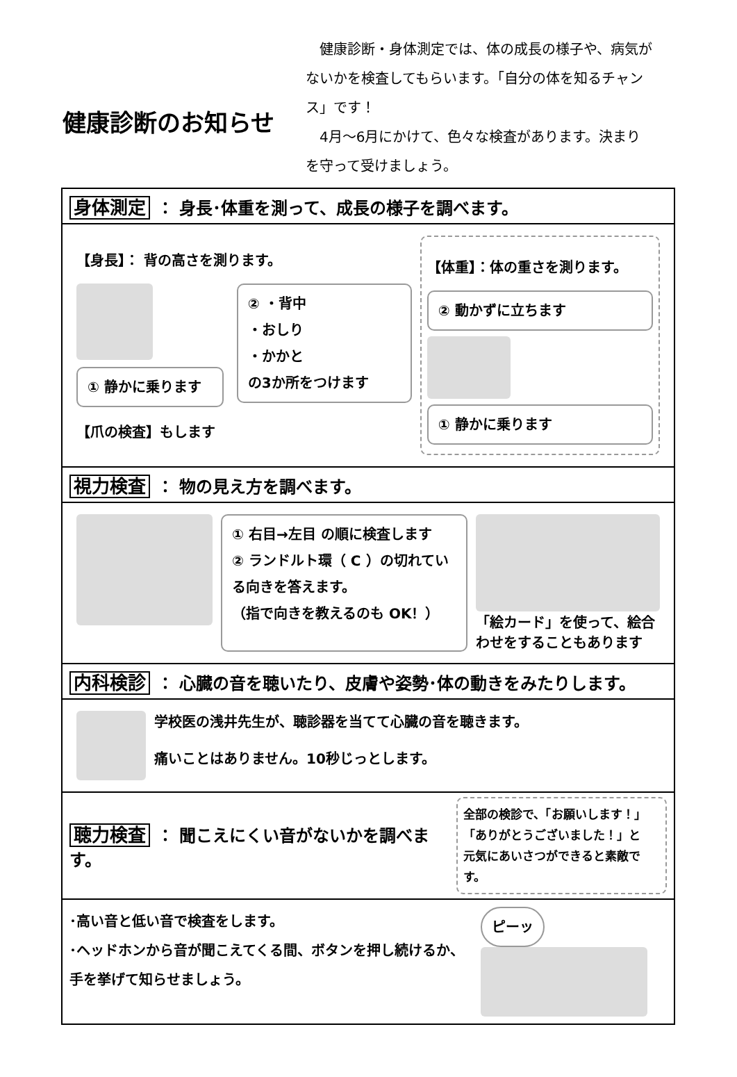健康診断のお知らせ
　健康診断・身体測定では、体の成長の様子や、病気がないかを検査してもらいます。「自分の体を知るチャンス」です！
　4月～6月にかけて、色々な検査があります。決まりを守って受けましょう。
身体測定 ： 身長･体重を測って、成長の様子を調べます。
【身長】： 背の高さを測ります。
② ・背中
・おしり
・かかと
の3か所をつけます
① 静かに乗ります
【爪の検査】もします
【体重】：体の重さを測ります。
② 動かずに立ちます
① 静かに乗ります
視力検査 ： 物の見え方を調べます。
① 右目→左目 の順に検査します
② ランドルト環（ C ）の切れている向きを答えます。
（指で向きを教えるのも OK！）
「絵カード」を使って、絵合わせをすることもあります
内科検診 ： 心臓の音を聴いたり、皮膚や姿勢･体の動きをみたりします。
学校医の浅井先生が、聴診器を当てて心臓の音を聴きます。
痛いことはありません。10秒じっとします。
聴力検査 ： 聞こえにくい音がないかを調べます。
全部の検診で、「お願いします！」
「ありがとうございました！」と
元気にあいさつができると素敵です。
･高い音と低い音で検査をします。
･ヘッドホンから音が聞こえてくる間、ボタンを押し続けるか、手を挙げて知らせましょう。
ピーッ